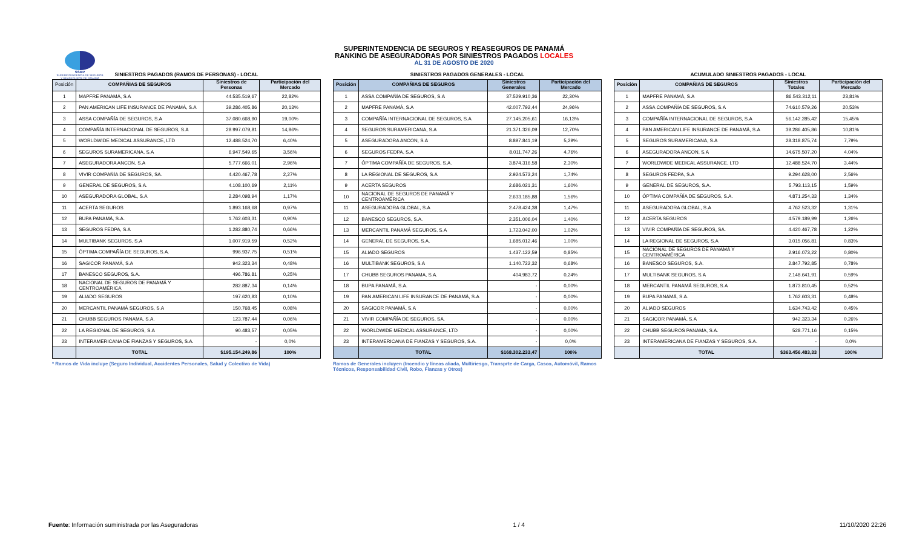SSRP
SUPERINTENDENCIA DE SEGUROS
Y REASEGUROS DE PANAMÁ
SUPERINTENDENCIA DE SEGUROS Y REASEGUROS DE PANAMÁ
RANKING DE ASEGURADORAS POR SINIESTROS PAGADOS LOCALES
AL 31 DE AGOSTO DE 2020
SINIESTROS PAGADOS (RAMOS DE PERSONAS) - LOCAL
| Posición | COMPAÑIAS DE SEGUROS | Siniestros de Personas | Participación del Mercado |
| --- | --- | --- | --- |
| 1 | MAPFRE PANAMÁ, S.A | 44.535.519,67 | 22,82% |
| 2 | PAN AMERICAN LIFE INSURANCE DE PANAMÁ, S.A | 39.286.405,86 | 20,13% |
| 3 | ASSA COMPAÑÍA DE SEGUROS, S.A | 37.080.668,90 | 19,00% |
| 4 | COMPAÑÍA INTERNACIONAL DE SEGUROS, S.A | 28.997.079,81 | 14,86% |
| 5 | WORLDWIDE MEDICAL ASSURANCE, LTD | 12.488.524,70 | 6,40% |
| 6 | SEGUROS SURAMERICANA, S.A | 6.947.549,65 | 3,56% |
| 7 | ASEGURADORA ANCON, S.A | 5.777.666,01 | 2,96% |
| 8 | VIVIR COMPAÑÍA DE SEGUROS, SA. | 4.420.467,78 | 2,27% |
| 9 | GENERAL DE SEGUROS, S.A. | 4.108.100,69 | 2,11% |
| 10 | ASEGURADORA GLOBAL, S.A | 2.284.098,94 | 1,17% |
| 11 | ACERTA SEGUROS | 1.893.168,68 | 0,97% |
| 12 | BUPA PANAMÁ, S.A. | 1.762.603,31 | 0,90% |
| 13 | SEGUROS FEDPA, S.A | 1.282.880,74 | 0,66% |
| 14 | MULTIBANK SEGUROS, S.A | 1.007.919,59 | 0,52% |
| 15 | ÓPTIMA COMPAÑÍA DE SEGUROS, S.A. | 996.937,75 | 0,51% |
| 16 | SAGICOR PANAMÁ, S.A | 942.323,34 | 0,48% |
| 17 | BANESCO SEGUROS, S.A. | 496.786,81 | 0,25% |
| 18 | NACIONAL DE SEGUROS DE PANAMÁ Y CENTROAMÉRICA | 282.887,34 | 0,14% |
| 19 | ALIADO SEGUROS | 197.620,83 | 0,10% |
| 20 | MERCANTIL PANAMÁ SEGUROS, S.A | 150.768,45 | 0,08% |
| 21 | CHUBB SEGUROS PANAMA, S.A. | 123.787,44 | 0,06% |
| 22 | LA REGIONAL DE SEGUROS, S.A | 90.483,57 | 0,05% |
| 23 | INTERAMERICANA DE FIANZAS Y SEGUROS, S.A. | - | 0,0% |
| | TOTAL | $195.154.249,86 | 100% |
* Ramos de Vida incluye (Seguro Individual, Accidentes Personales, Salud y Colectivo de Vida)
SINIESTROS PAGADOS GENERALES - LOCAL
| Posición | COMPAÑIAS DE SEGUROS | Siniestros Generales | Participación del Mercado |
| --- | --- | --- | --- |
| 1 | ASSA COMPAÑÍA DE SEGUROS, S.A | 37.529.910,36 | 22,30% |
| 2 | MAPFRE PANAMÁ, S.A | 42.007.792,44 | 24,96% |
| 3 | COMPAÑÍA INTERNACIONAL DE SEGUROS, S.A | 27.145.205,61 | 16,13% |
| 4 | SEGUROS SURAMERICANA, S.A | 21.371.326,09 | 12,70% |
| 5 | ASEGURADORA ANCON, S.A | 8.897.841,19 | 5,29% |
| 6 | SEGUROS FEDPA, S.A | 8.011.747,26 | 4,76% |
| 7 | ÓPTIMA COMPAÑÍA DE SEGUROS, S.A. | 3.874.316,58 | 2,30% |
| 8 | LA REGIONAL DE SEGUROS, S.A | 2.924.573,24 | 1,74% |
| 9 | ACERTA SEGUROS | 2.686.021,31 | 1,60% |
| 10 | NACIONAL DE SEGUROS DE PANAMÁ Y CENTROAMÉRICA | 2.633.185,88 | 1,56% |
| 11 | ASEGURADORA GLOBAL, S.A | 2.478.424,38 | 1,47% |
| 12 | BANESCO SEGUROS, S.A. | 2.351.006,04 | 1,40% |
| 13 | MERCANTIL PANAMÁ SEGUROS, S.A | 1.723.042,00 | 1,02% |
| 14 | GENERAL DE SEGUROS, S.A. | 1.685.012,46 | 1,00% |
| 15 | ALIADO SEGUROS | 1.437.122,59 | 0,85% |
| 16 | MULTIBANK SEGUROS, S.A | 1.140.722,32 | 0,68% |
| 17 | CHUBB SEGUROS PANAMA, S.A. | 404.983,72 | 0,24% |
| 18 | BUPA PANAMÁ, S.A. | - | 0,00% |
| 19 | PAN AMERICAN LIFE INSURANCE DE PANAMÁ, S.A | - | 0,00% |
| 20 | SAGICOR PANAMÁ, S.A | - | 0,00% |
| 21 | VIVIR COMPAÑÍA DE SEGUROS, SA. | - | 0,00% |
| 22 | WORLDWIDE MEDICAL ASSURANCE, LTD | - | 0,00% |
| 23 | INTERAMERICANA DE FIANZAS Y SEGUROS, S.A. | - | 0,0% |
| | TOTAL | $168.302.233,47 | 100% |
Ramos de Generales incluyen (Incendio y líneas aliada, Multiriesgo, Transprte de Carga, Casco, Automóvil, Ramos Técnicos, Responsabilidad Civil, Robo, Fianzas y Otros)
ACUMULADO SINIESTROS PAGADOS - LOCAL
| Posición | COMPAÑIAS DE SEGUROS | Siniestros Totales | Participación del Mercado |
| --- | --- | --- | --- |
| 1 | MAPFRE PANAMÁ, S.A | 86.543.312,11 | 23,81% |
| 2 | ASSA COMPAÑÍA DE SEGUROS, S.A | 74.610.579,26 | 20,53% |
| 3 | COMPAÑÍA INTERNACIONAL DE SEGUROS, S.A | 56.142.285,42 | 15,45% |
| 4 | PAN AMERICAN LIFE INSURANCE DE PANAMÁ, S.A | 39.286.405,86 | 10,81% |
| 5 | SEGUROS SURAMERICANA, S.A | 28.318.875,74 | 7,79% |
| 6 | ASEGURADORA ANCON, S.A | 14.675.507,20 | 4,04% |
| 7 | WORLDWIDE MEDICAL ASSURANCE, LTD | 12.488.524,70 | 3,44% |
| 8 | SEGUROS FEDPA, S.A | 9.294.628,00 | 2,56% |
| 9 | GENERAL DE SEGUROS, S.A. | 5.793.113,15 | 1,59% |
| 10 | ÓPTIMA COMPAÑÍA DE SEGUROS, S.A. | 4.871.254,33 | 1,34% |
| 11 | ASEGURADORA GLOBAL, S.A | 4.762.523,32 | 1,31% |
| 12 | ACERTA SEGUROS | 4.579.189,99 | 1,26% |
| 13 | VIVIR COMPAÑÍA DE SEGUROS, SA. | 4.420.467,78 | 1,22% |
| 14 | LA REGIONAL DE SEGUROS, S.A | 3.015.056,81 | 0,83% |
| 15 | NACIONAL DE SEGUROS DE PANAMÁ Y CENTROAMÉRICA | 2.916.073,22 | 0,80% |
| 16 | BANESCO SEGUROS, S.A. | 2.847.792,85 | 0,78% |
| 17 | MULTIBANK SEGUROS, S.A | 2.148.641,91 | 0,59% |
| 18 | MERCANTIL PANAMÁ SEGUROS, S.A | 1.873.810,45 | 0,52% |
| 19 | BUPA PANAMÁ, S.A. | 1.762.603,31 | 0,48% |
| 20 | ALIADO SEGUROS | 1.634.743,42 | 0,45% |
| 21 | SAGICOR PANAMÁ, S.A | 942.323,34 | 0,26% |
| 22 | CHUBB SEGUROS PANAMA, S.A. | 528.771,16 | 0,15% |
| 23 | INTERAMERICANA DE FIANZAS Y SEGUROS, S.A. | - | 0,0% |
| | TOTAL | $363.456.483,33 | 100% |
Fuente: Información suministrada por las Aseguradoras 1 / 4 11/10/2020 22:26